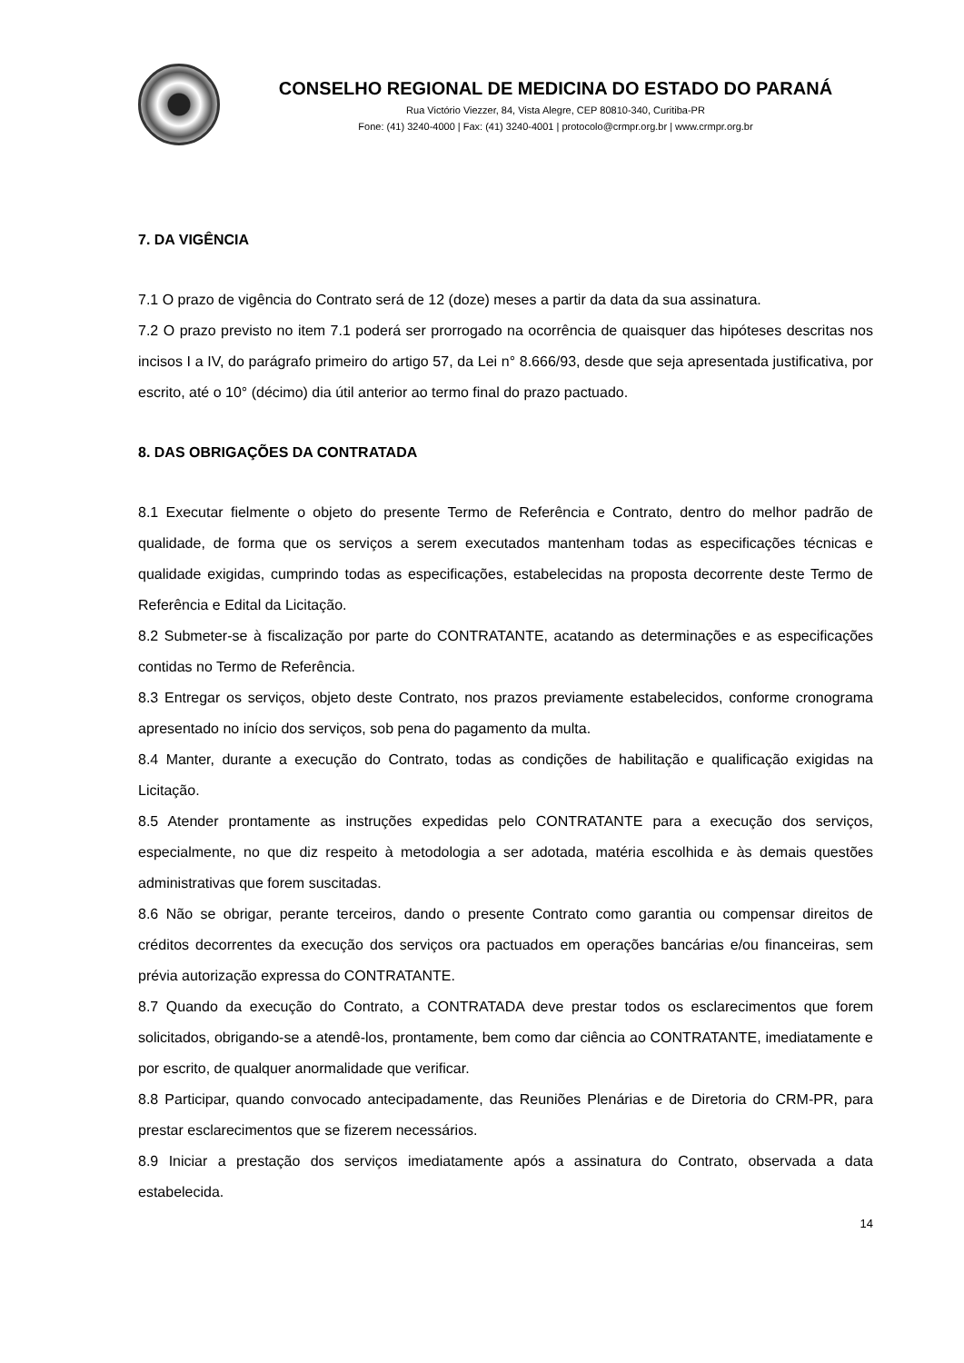CONSELHO REGIONAL DE MEDICINA DO ESTADO DO PARANÁ
Rua Victório Viezzer, 84, Vista Alegre, CEP 80810-340, Curitiba-PR
Fone: (41) 3240-4000 | Fax: (41) 3240-4001 | protocolo@crmpr.org.br | www.crmpr.org.br
7. DA VIGÊNCIA
7.1 O prazo de vigência do Contrato será de 12 (doze) meses a partir da data da sua assinatura.
7.2 O prazo previsto no item 7.1 poderá ser prorrogado na ocorrência de quaisquer das hipóteses descritas nos incisos I a IV, do parágrafo primeiro do artigo 57, da Lei n° 8.666/93, desde que seja apresentada justificativa, por escrito, até o 10° (décimo) dia útil anterior ao termo final do prazo pactuado.
8. DAS OBRIGAÇÕES DA CONTRATADA
8.1 Executar fielmente o objeto do presente Termo de Referência e Contrato, dentro do melhor padrão de qualidade, de forma que os serviços a serem executados mantenham todas as especificações técnicas e qualidade exigidas, cumprindo todas as especificações, estabelecidas na proposta decorrente deste Termo de Referência e Edital da Licitação.
8.2 Submeter-se à fiscalização por parte do CONTRATANTE, acatando as determinações e as especificações contidas no Termo de Referência.
8.3 Entregar os serviços, objeto deste Contrato, nos prazos previamente estabelecidos, conforme cronograma apresentado no início dos serviços, sob pena do pagamento da multa.
8.4 Manter, durante a execução do Contrato, todas as condições de habilitação e qualificação exigidas na Licitação.
8.5 Atender prontamente as instruções expedidas pelo CONTRATANTE para a execução dos serviços, especialmente, no que diz respeito à metodologia a ser adotada, matéria escolhida e às demais questões administrativas que forem suscitadas.
8.6 Não se obrigar, perante terceiros, dando o presente Contrato como garantia ou compensar direitos de créditos decorrentes da execução dos serviços ora pactuados em operações bancárias e/ou financeiras, sem prévia autorização expressa do CONTRATANTE.
8.7 Quando da execução do Contrato, a CONTRATADA deve prestar todos os esclarecimentos que forem solicitados, obrigando-se a atendê-los, prontamente, bem como dar ciência ao CONTRATANTE, imediatamente e por escrito, de qualquer anormalidade que verificar.
8.8 Participar, quando convocado antecipadamente, das Reuniões Plenárias e de Diretoria do CRM-PR, para prestar esclarecimentos que se fizerem necessários.
8.9 Iniciar a prestação dos serviços imediatamente após a assinatura do Contrato, observada a data estabelecida.
14